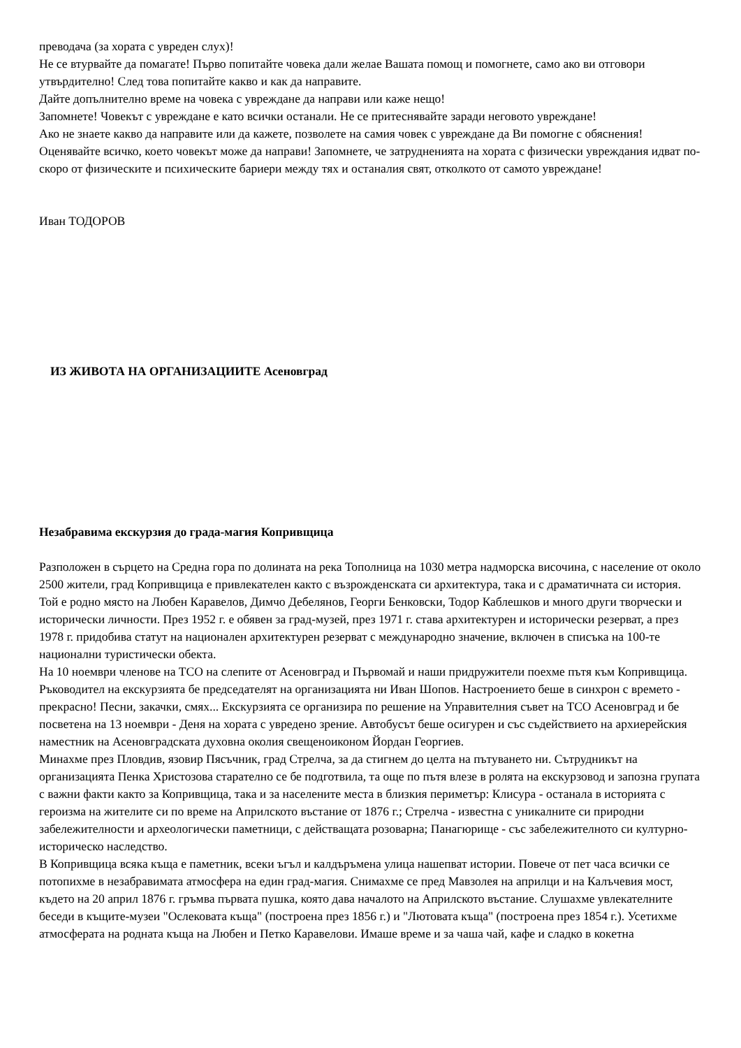преводача (за хората с увреден слух)!
Не се втурвайте да помагате! Първо попитайте човека дали желае Вашата помощ и помогнете, само ако ви отговори утвърдително! След това попитайте какво и как да направите.
Дайте допълнително време на човека с увреждане да направи или каже нещо!
Запомнете! Човекът с увреждане е като всички останали. Не се притеснявайте заради неговото увреждане!
Ако не знаете какво да направите или да кажете, позволете на самия човек с увреждане да Ви помогне с обяснения!
Оценявайте всичко, което човекът може да направи! Запомнете, че затрудненията на хората с физически увреждания идват по-скоро от физическите и психическите бариери между тях и останалия свят, отколкото от самото увреждане!
Иван ТОДОРОВ
ИЗ ЖИВОТА НА ОРГАНИЗАЦИИТЕ Асеновград
Незабравима екскурзия до града-магия Копривщица
Разположен в сърцето на Средна гора по долината на река Тополница на 1030 метра надморска височина, с население от около 2500 жители, град Копривщица е привлекателен както с възрожденската си архитектура, така и с драматичната си история. Той е родно място на Любен Каравелов, Димчо Дебелянов, Георги Бенковски, Тодор Каблешков и много други творчески и исторически личности. През 1952 г. е обявен за град-музей, през 1971 г. става архитектурен и исторически резерват, а през 1978 г. придобива статут на национален архитектурен резерват с международно значение, включен в списъка на 100-те национални туристически обекта.
На 10 ноември членове на ТСО на слепите от Асеновград и Първомай и наши придружители поехме пътя към Копривщица. Ръководител на екскурзията бе председателят на организацията ни Иван Шопов. Настроението беше в синхрон с времето - прекрасно! Песни, закачки, смях... Екскурзията се организира по решение на Управителния съвет на ТСО Асеновград и бе посветена на 13 ноември - Деня на хората с увредено зрение. Автобусът беше осигурен и със съдействието на архиерейския наместник на Асеновградската духовна околия свещеноиконом Йордан Георгиев.
Минахме през Пловдив, язовир Пясъчник, град Стрелча, за да стигнем до целта на пътуването ни. Сътрудникът на организацията Пенка Христозова старателно се бе подготвила, та още по пътя влезе в ролята на екскурзовод и запозна групата с важни факти както за Копривщица, така и за населените места в близкия периметър: Клисура - останала в историята с героизма на жителите си по време на Априлското въстание от 1876 г.; Стрелча - известна с уникалните си природни забележителности и археологически паметници, с действащата розоварна; Панагюрище - със забележителното си културно-историческо наследство.
В Копривщица всяка къща е паметник, всеки ъгъл и калдъръмена улица нашепват истории. Повече от пет часа всички се потопихме в незабравимата атмосфера на един град-магия. Снимахме се пред Мавзолея на априлци и на Калъчевия мост, където на 20 април 1876 г. гръмва първата пушка, която дава началото на Априлското въстание. Слушахме увлекателните беседи в къщите-музеи "Ослековата къща" (построена през 1856 г.) и "Лютовата къща" (построена през 1854 г.). Усетихме атмосферата на родната къща на Любен и Петко Каравелови. Имаше време и за чаша чай, кафе и сладко в кокетна